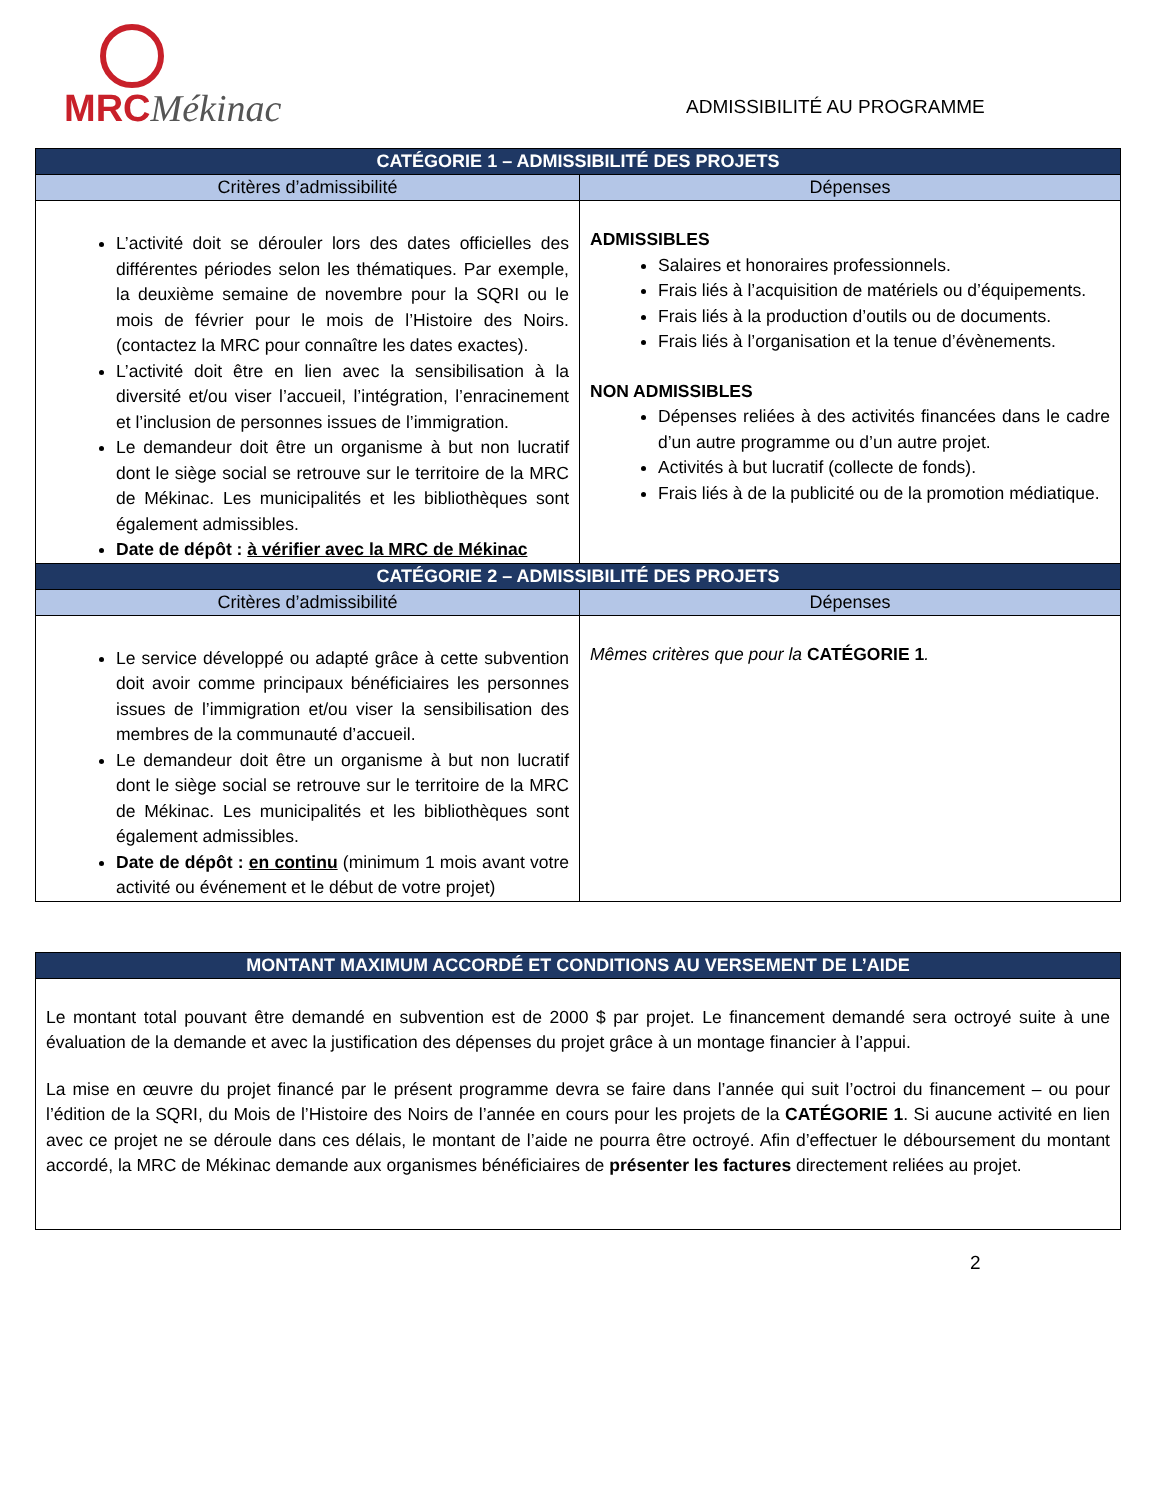MRCMékinac
ADMISSIBILITÉ AU PROGRAMME
| CATÉGORIE 1 – ADMISSIBILITÉ DES PROJETS | |
| --- | --- |
| Critères d’admissibilité | Dépenses |
| L’activité doit se dérouler lors des dates officielles des différentes périodes selon les thématiques. Par exemple, la deuxième semaine de novembre pour la SQRI ou le mois de février pour le mois de l’Histoire des Noirs. (contactez la MRC pour connaître les dates exactes). L’activité doit être en lien avec la sensibilisation à la diversité et/ou viser l’accueil, l’intégration, l’enracinement et l’inclusion de personnes issues de l’immigration. Le demandeur doit être un organisme à but non lucratif dont le siège social se retrouve sur le territoire de la MRC de Mékinac. Les municipalités et les bibliothèques sont également admissibles. Date de dépôt : à vérifier avec la MRC de Mékinac | ADMISSIBLES Salaires et honoraires professionnels. Frais liés à l’acquisition de matériels ou d’équipements. Frais liés à la production d’outils ou de documents. Frais liés à l’organisation et la tenue d’évènements. NON ADMISSIBLES Dépenses reliées à des activités financées dans le cadre d’un autre programme ou d’un autre projet. Activités à but lucratif (collecte de fonds). Frais liés à de la publicité ou de la promotion médiatique. |
| CATÉGORIE 2 – ADMISSIBILITÉ DES PROJETS | |
| Critères d’admissibilité | Dépenses |
| Le service développé ou adapté grâce à cette subvention doit avoir comme principaux bénéficiaires les personnes issues de l’immigration et/ou viser la sensibilisation des membres de la communauté d’accueil. Le demandeur doit être un organisme à but non lucratif dont le siège social se retrouve sur le territoire de la MRC de Mékinac. Les municipalités et les bibliothèques sont également admissibles. Date de dépôt : en continu (minimum 1 mois avant votre activité ou événement et le début de votre projet) | Mêmes critères que pour la CATÉGORIE 1 . |
| MONTANT MAXIMUM ACCORDÉ ET CONDITIONS AU VERSEMENT DE L’AIDE |
| --- |
| Le montant total pouvant être demandé en subvention est de 2000 $ par projet. Le financement demandé sera octroyé suite à une évaluation de la demande et avec la justification des dépenses du projet grâce à un montage financier à l’appui. La mise en œuvre du projet financé par le présent programme devra se faire dans l’année qui suit l’octroi du financement – ou pour l’édition de la SQRI, du Mois de l’Histoire des Noirs de l’année en cours pour les projets de la CATÉGORIE 1 . Si aucune activité en lien avec ce projet ne se déroule dans ces délais, le montant de l’aide ne pourra être octroyé. Afin d’effectuer le déboursement du montant accordé, la MRC de Mékinac demande aux organismes bénéficiaires de présenter les factures directement reliées au projet. |
2